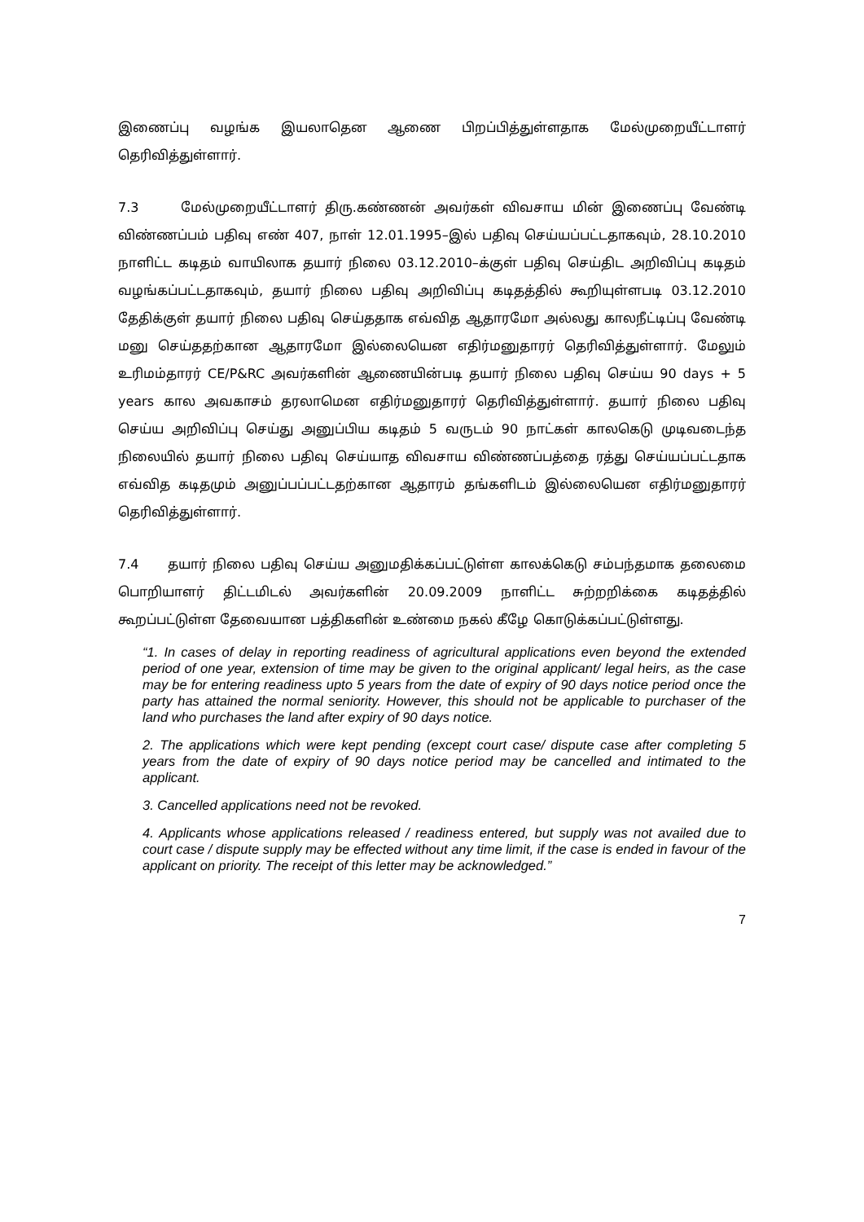இணைப்பு வழங்க இயலாதென ஆணை பிறப்பித்துள்ளதாக மேல்முறையீட்டாளர் தெரிவித்துள்ளார்.
7.3 மேல்முறையீட்டாளர் திரு.கண்ணன் அவர்கள் விவசாய மின் இணைப்பு வேண்டி விண்ணப்பம் பதிவு எண் 407, நாள் 12.01.1995–இல் பதிவு செய்யப்பட்டதாகவும், 28.10.2010 நாளிட்ட கடிதம் வாயிலாக தயார் நிலை 03.12.2010–க்குள் பதிவு செய்திட அறிவிப்பு கடிதம் வழங்கப்பட்டதாகவும், தயார் நிலை பதிவு அறிவிப்பு கடிதத்தில் கூறியுள்ளபடி 03.12.2010 தேதிக்குள் தயார் நிலை பதிவு செய்ததாக எவ்வித ஆதாரமோ அல்லது காலநீட்டிப்பு வேண்டி மனு செய்ததற்கான ஆதாரமோ இல்லையென எதிர்மனுதாரர் தெரிவித்துள்ளார். மேலும் உரிமம்தாரர் CE/P&RC அவர்களின் ஆணையின்படி தயார் நிலை பதிவு செய்ய 90 days + 5 years கால அவகாசம் தரலாமென எதிர்மனுதாரர் தெரிவித்துள்ளார். தயார் நிலை பதிவு செய்ய அறிவிப்பு செய்து அனுப்பிய கடிதம் 5 வருடம் 90 நாட்கள் காலகெடு முடிவடைந்த நிலையில் தயார் நிலை பதிவு செய்யாத விவசாய விண்ணப்பத்தை ரத்து செய்யப்பட்டதாக எவ்வித கடிதமும் அனுப்பப்பட்டதற்கான ஆதாரம் தங்களிடம் இல்லையென எதிர்மனுதாரர் தெரிவித்துள்ளார்.
7.4 தயார் நிலை பதிவு செய்ய அனுமதிக்கப்பட்டுள்ள காலக்கெடு சம்பந்தமாக தலைமை பொறியாளர் திட்டமிடல் அவர்களின் 20.09.2009 நாளிட்ட சுற்றறிக்கை கடிதத்தில் கூறப்பட்டுள்ள தேவையான பத்திகளின் உண்மை நகல் கீழே கொடுக்கப்பட்டுள்ளது.
“1. In cases of delay in reporting readiness of agricultural applications even beyond the extended period of one year, extension of time may be given to the original applicant/ legal heirs, as the case may be for entering readiness upto 5 years from the date of expiry of 90 days notice period once the party has attained the normal seniority. However, this should not be applicable to purchaser of the land who purchases the land after expiry of 90 days notice.
2. The applications which were kept pending (except court case/ dispute case after completing 5 years from the date of expiry of 90 days notice period may be cancelled and intimated to the applicant.
3. Cancelled applications need not be revoked.
4. Applicants whose applications released / readiness entered, but supply was not availed due to court case / dispute supply may be effected without any time limit, if the case is ended in favour of the applicant on priority. The receipt of this letter may be acknowledged.”
7